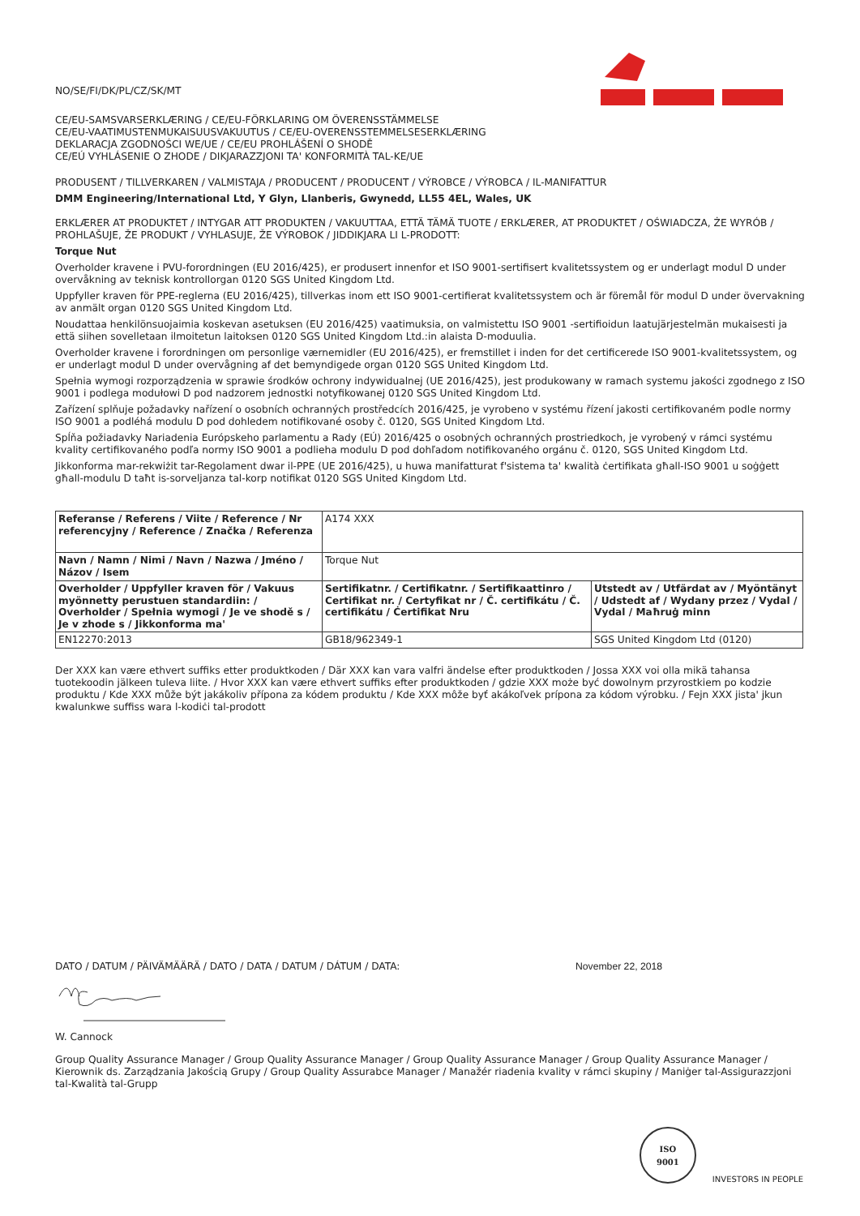NO/SE/FI/DK/PL/CZ/SK/MT
CE/EU-SAMSVARSERKLÆRING / CE/EU-FÖRKLARING OM ÖVERENSSTÄMMELSE
CE/EU-VAATIMUSTENMUKAISUUSVAKUUTUS / CE/EU-OVERENSSTEMMELSESERKLÆRING
DEKLARACJA ZGODNOŚCI WE/UE / CE/EU PROHLÁŠENÍ O SHODĚ
CE/EÚ VYHLÁSENIE O ZHODE / DIKJARAZZJONI TA' KONFORMITÀ TAL-KE/UE
PRODUSENT / TILLVERKAREN / VALMISTAJA / PRODUCENT / PRODUCENT / VÝROBCE / VÝROBCA / IL-MANIFATTUR
DMM Engineering/International Ltd, Y Glyn, Llanberis, Gwynedd, LL55 4EL, Wales, UK
ERKLÆRER AT PRODUKTET / INTYGAR ATT PRODUKTEN / VAKUUTTAA, ETTÄ TÄMÄ TUOTE / ERKLÆRER, AT PRODUKTET / OŚWIADCZA, ŻE WYRÓB / PROHLAŠUJE, ŽE PRODUKT / VYHLASUJE, ŽE VÝROBOK / JIDDIKJARA LI L-PRODOTT:
Torque Nut
Overholder kravene i PVU-forordningen (EU 2016/425), er produsert innenfor et ISO 9001-sertifisert kvalitetssystem og er underlagt modul D under overvåkning av teknisk kontrollorgan 0120 SGS United Kingdom Ltd.
Uppfyller kraven för PPE-reglerna (EU 2016/425), tillverkas inom ett ISO 9001-certifierat kvalitetssystem och är föremål för modul D under övervakning av anmält organ 0120 SGS United Kingdom Ltd.
Noudattaa henkilönsuojaimia koskevan asetuksen (EU 2016/425) vaatimuksia, on valmistettu ISO 9001 -sertifioidun laatujärjestelmän mukaisesti ja että siihen sovelletaan ilmoitetun laitoksen 0120 SGS United Kingdom Ltd.:in alaista D-moduulia.
Overholder kravene i forordningen om personlige værnemidler (EU 2016/425), er fremstillet i inden for det certificerede ISO 9001-kvalitetssystem, og er underlagt modul D under overvågning af det bemyndigede organ 0120 SGS United Kingdom Ltd.
Spełnia wymogi rozporządzenia w sprawie środków ochrony indywidualnej (UE 2016/425), jest produkowany w ramach systemu jakości zgodnego z ISO 9001 i podlega modułowi D pod nadzorem jednostki notyfikowanej 0120 SGS United Kingdom Ltd.
Zařízení splňuje požadavky nařízení o osobních ochranných prostředcích 2016/425, je vyrobeno v systému řízení jakosti certifikovaném podle normy ISO 9001 a podléhá modulu D pod dohledem notifikované osoby č. 0120, SGS United Kingdom Ltd.
Spĺňa požiadavky Nariadenia Európskeho parlamentu a Rady (EÚ) 2016/425 o osobných ochranných prostriedkoch, je vyrobený v rámci systému kvality certifikovaného podľa normy ISO 9001 a podlieha modulu D pod dohľadom notifikovaného orgánu č. 0120, SGS United Kingdom Ltd.
Jikkonforma mar-rekwiżit tar-Regolament dwar il-PPE (UE 2016/425), u huwa manifatturat f'sistema ta' kwalità ċertifikata għall-ISO 9001 u soġġett għall-modulu D taħt is-sorveljanza tal-korp notifikat 0120 SGS United Kingdom Ltd.
| Referanse / Referens / Viite / Reference / Nr referencyjny / Reference / Značka / Referenza | A174 XXX | |
| Navn / Namn / Nimi / Navn / Nazwa / Jméno / Názov / Isem | Torque Nut | |
| Overholder / Uppfyller kraven för / Vakuus myönnetty perustuen standardiin: / Overholder / Spełnia wymogi / Je ve shodě s / Je v zhode s / Jikkonforma ma' | Sertifikatnr. / Certifikatnr. / Sertifikaattinro / Certifikat nr. / Certyfikat nr / Č. certifikátu / Č. certifikátu / Ċertifikat Nru | Utstedt av / Utfärdat av / Myöntänyt / Udstedt af / Wydany przez / Vydal / Vydal / Maħruġ minn |
| EN12270:2013 | GB18/962349-1 | SGS United Kingdom Ltd (0120) |
Der XXX kan være ethvert suffiks etter produktkoden / Där XXX kan vara valfri ändelse efter produktkoden / Jossa XXX voi olla mikä tahansa tuotekoodin jälkeen tuleva liite. / Hvor XXX kan være ethvert suffiks efter produktkoden / gdzie XXX może być dowolnym przyrostkiem po kodzie produktu / Kde XXX může být jakákoliv přípona za kódem produktu / Kde XXX môže byť akákoľvek prípona za kódom výrobku. / Fejn XXX jista' jkun kwalunkwe suffiss wara l-kodiċi tal-prodott
DATO / DATUM / PÄIVÄMÄÄRÄ / DATO / DATA / DATUM / DÁTUM / DATA: November 22, 2018
W. Cannock
Group Quality Assurance Manager / Group Quality Assurance Manager / Group Quality Assurance Manager / Group Quality Assurance Manager / Kierownik ds. Zarządzania Jakością Grupy / Group Quality Assurabce Manager / Manažér riadenia kvality v rámci skupiny / Maniġer tal-Assigurazzjoni tal-Kwalità tal-Grupp
ISO
9001
INVESTORS IN PEOPLE